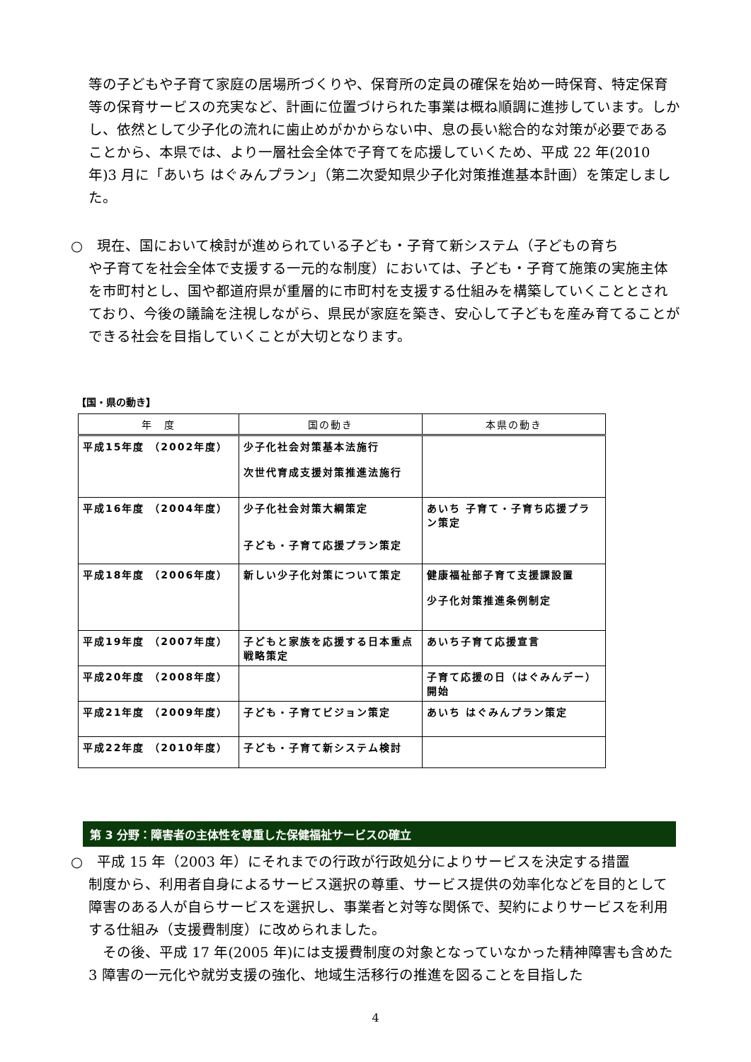等の子どもや子育て家庭の居場所づくりや、保育所の定員の確保を始め一時保育、特定保育等の保育サービスの充実など、計画に位置づけられた事業は概ね順調に進捗しています。しかし、依然として少子化の流れに歯止めがかからない中、息の長い総合的な対策が必要であることから、本県では、より一層社会全体で子育てを応援していくため、平成 22 年(2010 年)3 月に「あいち はぐみんプラン」（第二次愛知県少子化対策推進基本計画）を策定しました。
○　現在、国において検討が進められている子ども・子育て新システム（子どもの育ち
や子育てを社会全体で支援する一元的な制度）においては、子ども・子育て施策の実施主体を市町村とし、国や都道府県が重層的に市町村を支援する仕組みを構築していくこととされており、今後の議論を注視しながら、県民が家庭を築き、安心して子どもを産み育てることができる社会を目指していくことが大切となります。
【国・県の動き】
| 年 度 | 国の動き | 本県の動き |
| --- | --- | --- |
| 平成15年度 （2002年度） | 少子化社会対策基本法施行 次世代育成支援対策推進法施行 | |
| 平成16年度 （2004年度） | 少子化社会対策大綱策定 子ども・子育て応援プラン策定 | あいち 子育て・子育ち応援プラン策定 |
| 平成18年度 （2006年度） | 新しい少子化対策について策定 | 健康福祉部子育て支援課設置 少子化対策推進条例制定 |
| 平成19年度 （2007年度） | 子どもと家族を応援する日本重点戦略策定 | あいち子育て応援宣言 |
| 平成20年度 （2008年度） | | 子育て応援の日（はぐみんデー）開始 |
| 平成21年度 （2009年度） | 子ども・子育てビジョン策定 | あいち はぐみんプラン策定 |
| 平成22年度 （2010年度） | 子ども・子育て新システム検討 | |
第 3 分野：障害者の主体性を尊重した保健福祉サービスの確立
○　平成 15 年（2003 年）にそれまでの行政が行政処分によりサービスを決定する措置
制度から、利用者自身によるサービス選択の尊重、サービス提供の効率化などを目的として障害のある人が自らサービスを選択し、事業者と対等な関係で、契約によりサービスを利用する仕組み（支援費制度）に改められました。
　その後、平成 17 年(2005 年)には支援費制度の対象となっていなかった精神障害も含めた 3 障害の一元化や就労支援の強化、地域生活移行の推進を図ることを目指した
4